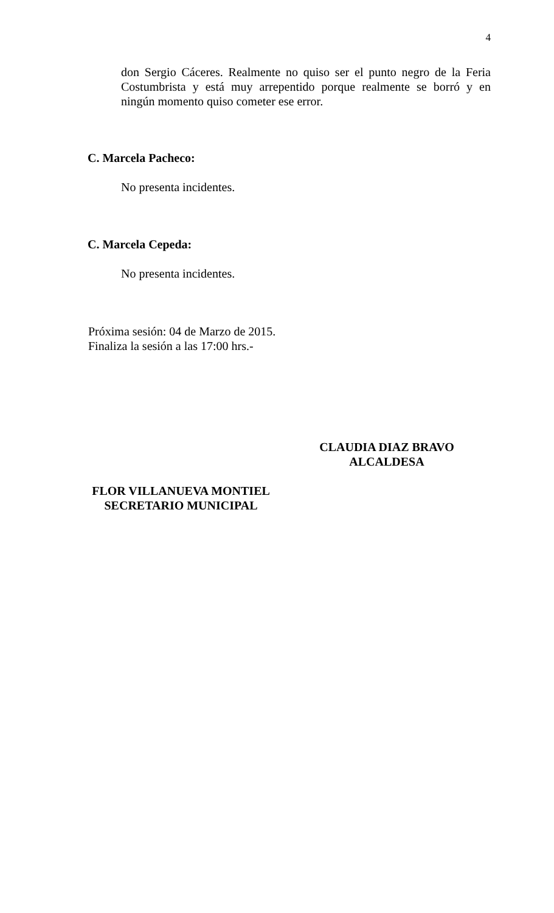4
don Sergio Cáceres. Realmente no quiso ser el punto negro de la Feria Costumbrista y está muy arrepentido porque realmente se borró y en ningún momento quiso cometer ese error.
C. Marcela Pacheco:
No presenta incidentes.
C. Marcela Cepeda:
No presenta incidentes.
Próxima sesión: 04 de Marzo de 2015.
Finaliza la sesión a las 17:00 hrs.-
CLAUDIA DIAZ BRAVO
ALCALDESA
FLOR VILLANUEVA MONTIEL
SECRETARIO MUNICIPAL